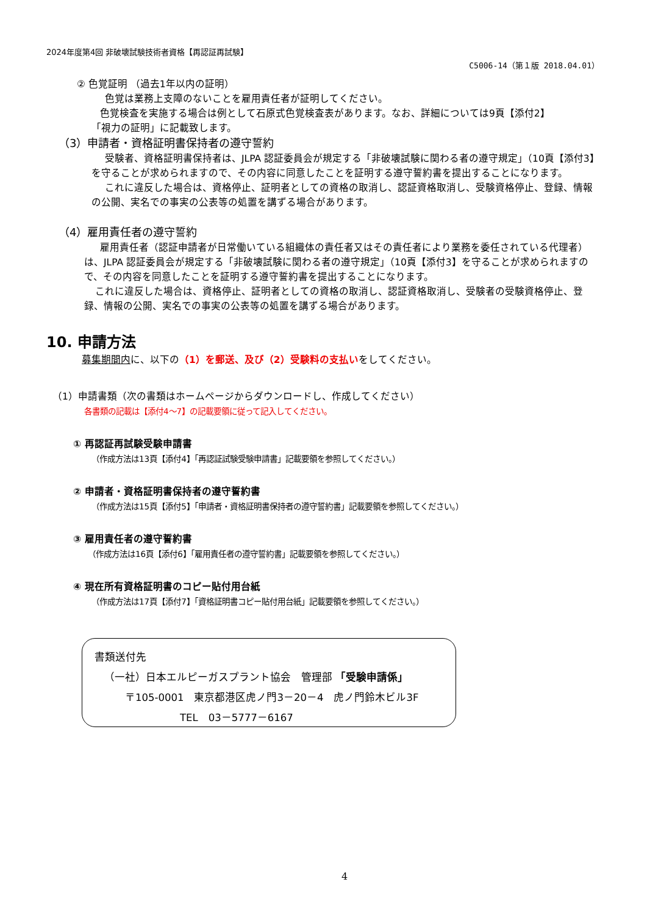2024年度第4回 非破壊試験技術者資格【再認証再試験】
C5006-14（第１版 2018.04.01）
② 色覚証明 （過去1年以内の証明）
色覚は業務上支障のないことを雇用責任者が証明してください。
色覚検査を実施する場合は例として石原式色覚検査表があります。なお、詳細については9頁【添付2】
「視力の証明」に記載致します。
（3）申請者・資格証明書保持者の遵守誓約
受験者、資格証明書保持者は、JLPA 認証委員会が規定する「非破壊試験に関わる者の遵守規定」（10頁【添付3】を守ることが求められますので、その内容に同意したことを証明する遵守誓約書を提出することになります。
これに違反した場合は、資格停止、証明者としての資格の取消し、認証資格取消し、受験資格停止、登録、情報の公開、実名での事実の公表等の処置を講ずる場合があります。
（4）雇用責任者の遵守誓約
雇用責任者（認証申請者が日常働いている組織体の責任者又はその責任者により業務を委任されている代理者）は、JLPA 認証委員会が規定する「非破壊試験に関わる者の遵守規定」（10頁【添付3】を守ることが求められますので、その内容を同意したことを証明する遵守誓約書を提出することになります。
これに違反した場合は、資格停止、証明者としての資格の取消し、認証資格取消し、受験者の受験資格停止、登録、情報の公開、実名での事実の公表等の処置を講ずる場合があります。
10. 申請方法
募集期間内に、以下の（1）を郵送、及び（2）受験料の支払いをしてください。
（1）申請書類（次の書類はホームページからダウンロードし、作成してください）
各書類の記載は【添付4～7】の記載要領に従って記入してください。
① 再認証再試験受験申請書
（作成方法は13頁【添付4】「再認証試験受験申請書」記載要領を参照してください。）
② 申請者・資格証明書保持者の遵守誓約書
（作成方法は15頁【添付5】「申請者・資格証明書保持者の遵守誓約書」記載要領を参照してください。）
③ 雇用責任者の遵守誓約書
（作成方法は16頁【添付6】「雇用責任者の遵守誓約書」記載要領を参照してください。）
④ 現在所有資格証明書のコピー貼付用台紙
（作成方法は17頁【添付7】「資格証明書コピー貼付用台紙」記載要領を参照してください。）
書類送付先
（一社）日本エルピーガスプラント協会　管理部 「受験申請係」
〒105-0001　東京都港区虎ノ門3－20－4　虎ノ門鈴木ビル3F
TEL　03－5777－6167
4